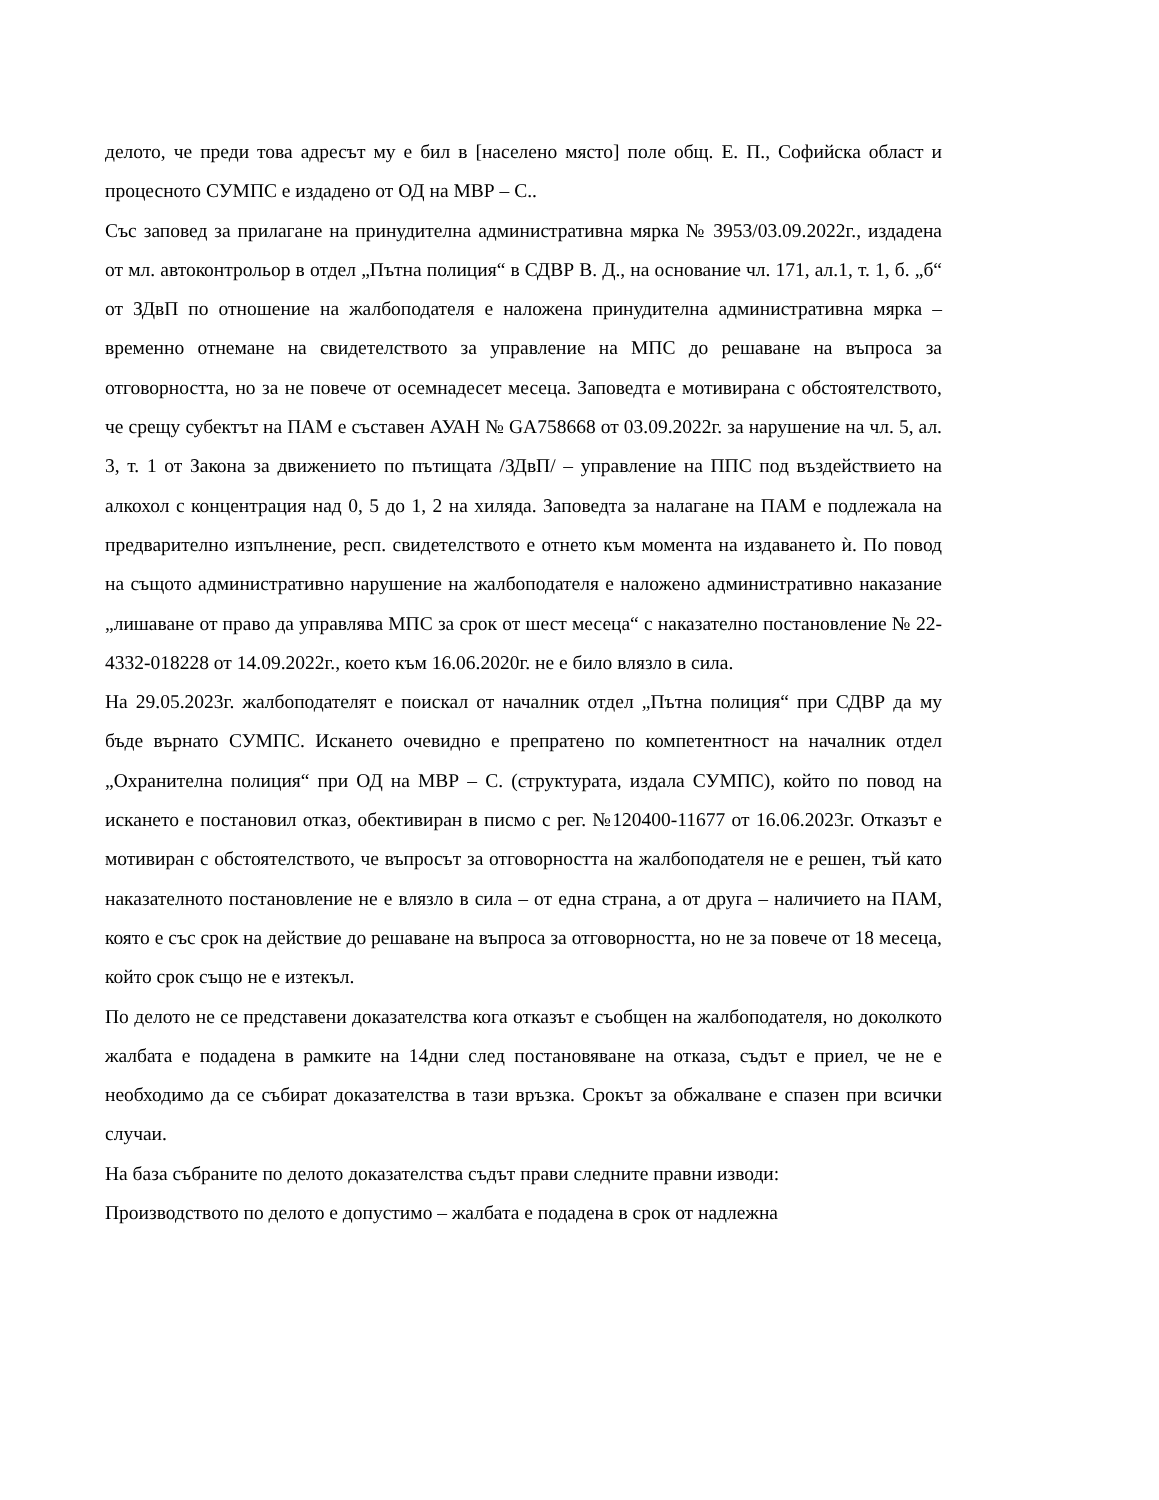делото, че преди това адресът му е бил в [населено място] поле общ. Е. П., Софийска област и процесното СУМПС е издадено от ОД на МВР – С..
Със заповед за прилагане на принудителна административна мярка № 3953/03.09.2022г., издадена от мл. автоконтрольор в отдел „Пътна полиция“ в СДВР В. Д., на основание чл. 171, ал.1, т. 1, б. „б“ от ЗДвП по отношение на жалбоподателя е наложена принудителна административна мярка – временно отнемане на свидетелството за управление на МПС до решаване на въпроса за отговорността, но за не повече от осемнадесет месеца. Заповедта е мотивирана с обстоятелството, че срещу субектът на ПАМ е съставен АУАН № GA758668 от 03.09.2022г. за нарушение на чл. 5, ал. 3, т. 1 от Закона за движението по пътищата /ЗДвП/ – управление на ППС под въздействието на алкохол с концентрация над 0, 5 до 1, 2 на хиляда. Заповедта за налагане на ПАМ е подлежала на предварително изпълнение, респ. свидетелството е отнето към момента на издаването ѝ. По повод на същото административно нарушение на жалбоподателя е наложено административно наказание „лишаване от право да управлява МПС за срок от шест месеца“ с наказателно постановление № 22-4332-018228 от 14.09.2022г., което към 16.06.2020г. не е било влязло в сила.
На 29.05.2023г. жалбоподателят е поискал от началник отдел „Пътна полиция“ при СДВР да му бъде върнато СУМПС. Искането очевидно е препратено по компетентност на началник отдел „Охранителна полиция“ при ОД на МВР – С. (структурата, издала СУМПС), който по повод на искането е постановил отказ, обективиран в писмо с рег. №120400-11677 от 16.06.2023г. Отказът е мотивиран с обстоятелството, че въпросът за отговорността на жалбоподателя не е решен, тъй като наказателното постановление не е влязло в сила – от една страна, а от друга – наличието на ПАМ, която е със срок на действие до решаване на въпроса за отговорността, но не за повече от 18 месеца, който срок също не е изтекъл.
По делото не се представени доказателства кога отказът е съобщен на жалбоподателя, но доколкото жалбата е подадена в рамките на 14дни след постановяване на отказа, съдът е приел, че не е необходимо да се събират доказателства в тази връзка. Срокът за обжалване е спазен при всички случаи.
На база събраните по делото доказателства съдът прави следните правни изводи:
Производството по делото е допустимо – жалбата е подадена в срок от надлежна